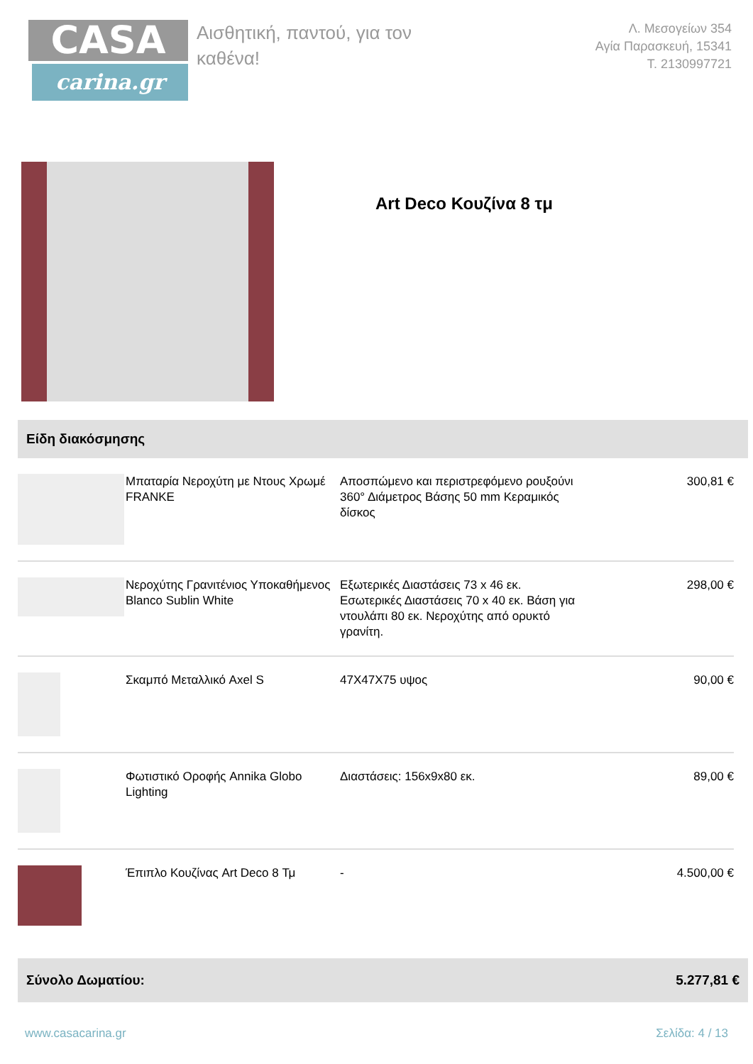CASA
carina.gr
Αισθητική, παντού, για τον καθένα!
Λ. Μεσογείων 354
Αγία Παρασκευή, 15341
Τ. 2130997721
Art Deco Κουζίνα 8 τμ
Είδη διακόσμησης
| | Μπαταρία Νεροχύτη με Ντους Χρωμέ FRANKE | Αποσπώμενο και περιστρεφόμενο ρουξούνι 360° Διάμετρος Βάσης 50 mm Κεραμικός δίσκος | 300,81 € |
| | Νεροχύτης Γρανιτένιος Υποκαθήμενος Blanco Sublin White | Εξωτερικές Διαστάσεις 73 x 46 εκ. Εσωτερικές Διαστάσεις 70 x 40 εκ. Βάση για ντουλάπι 80 εκ. Νεροχύτης από ορυκτό γρανίτη. | 298,00 € |
| | Σκαμπό Μεταλλικό Axel S | 47X47X75 υψος | 90,00 € |
| | Φωτιστικό Οροφής Annika Globo Lighting | Διαστάσεις: 156x9x80 εκ. | 89,00 € |
| | Έπιπλο Κουζίνας Art Deco 8 Τμ | - | 4.500,00 € |
Σύνολο Δωματίου: 5.277,81 €
www.casacarina.gr Σελίδα: 4 / 13